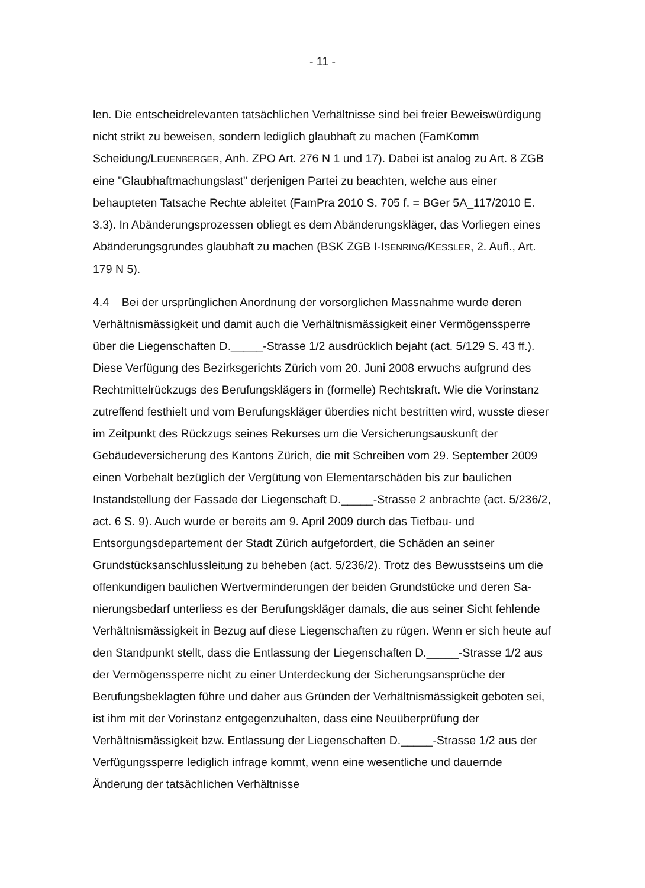- 11 -
len. Die entscheidrelevanten tatsächlichen Verhältnisse sind bei freier Beweis­würdigung nicht strikt zu beweisen, sondern lediglich glaubhaft zu machen (Fam­Komm Scheidung/LEUENBERGER, Anh. ZPO Art. 276 N 1 und 17). Dabei ist analog zu Art. 8 ZGB eine "Glaubhaftmachungslast" derjenigen Partei zu beachten, wel­che aus einer behaupteten Tatsache Rechte ableitet (FamPra 2010 S. 705 f. = BGer 5A_117/2010 E. 3.3). In Abänderungsprozessen obliegt es dem Abände­rungskläger, das Vorliegen eines Abänderungsgrundes glaubhaft zu machen (BSK ZGB I-ISENRING/KESSLER, 2. Aufl., Art. 179 N 5).
4.4 Bei der ursprünglichen Anordnung der vorsorglichen Massnahme wurde de­ren Verhältnismässigkeit und damit auch die Verhältnismässigkeit einer Vermö­genssperre über die Liegenschaften D._____-Strasse 1/2 ausdrücklich bejaht (act. 5/129 S. 43 ff.). Diese Verfügung des Bezirksgerichts Zürich vom 20. Juni 2008 erwuchs aufgrund des Rechtmittelrückzugs des Berufungsklägers in (formel­le) Rechtskraft. Wie die Vorinstanz zutreffend festhielt und vom Berufungskläger überdies nicht bestritten wird, wusste dieser im Zeitpunkt des Rückzugs seines Rekurses um die Versicherungsauskunft der Gebäudeversicherung des Kantons Zürich, die mit Schreiben vom 29. September 2009 einen Vorbehalt bezüglich der Vergütung von Elementarschäden bis zur baulichen Instandstellung der Fassade der Liegenschaft D._____-Strasse 2 anbrachte (act. 5/236/2, act. 6 S. 9). Auch wurde er bereits am 9. April 2009 durch das Tiefbau- und Entsorgungsdeparte­ment der Stadt Zürich aufgefordert, die Schäden an seiner Grundstücksan­schlussleitung zu beheben (act. 5/236/2). Trotz des Bewusstseins um die offen­kundigen baulichen Wertverminderungen der beiden Grundstücke und deren Sa­nierungsbedarf unterliess es der Berufungskläger damals, die aus seiner Sicht fehlende Verhältnismässigkeit in Bezug auf diese Liegenschaften zu rügen. Wenn er sich heute auf den Standpunkt stellt, dass die Entlassung der Liegenschaften D._____-Strasse 1/2 aus der Vermögenssperre nicht zu einer Unterdeckung der Sicherungsansprüche der Berufungsbeklagten führe und daher aus Gründen der Verhältnismässigkeit geboten sei, ist ihm mit der Vorinstanz entgegenzuhalten, dass eine Neuüberprüfung der Verhältnismässigkeit bzw. Entlassung der Liegen­schaften D._____-Strasse 1/2 aus der Verfügungssperre lediglich infrage kommt, wenn eine wesentliche und dauernde Änderung der tatsächlichen Verhältnisse